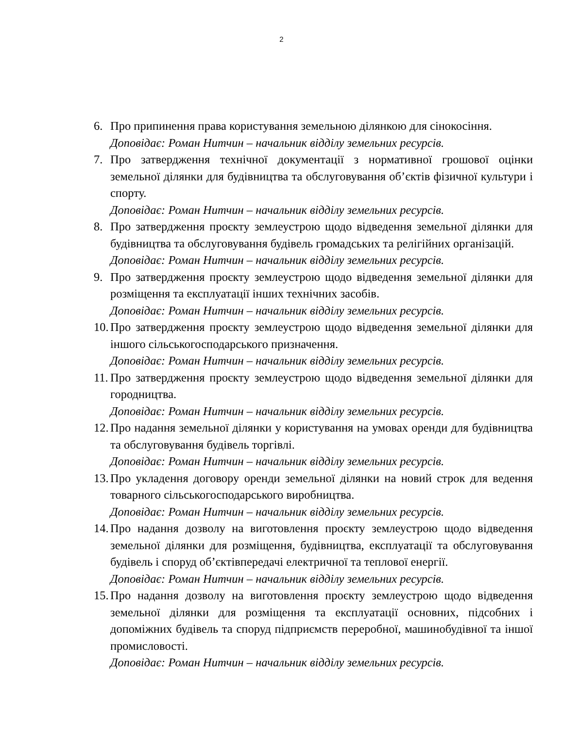2
6. Про припинення права користування земельною ділянкою для сінокосіння.
Доповідає: Роман Нитчин – начальник відділу земельних ресурсів.
7. Про затвердження технічної документації з нормативної грошової оцінки земельної ділянки для будівництва та обслуговування об’єктів фізичної культури і спорту.
Доповідає: Роман Нитчин – начальник відділу земельних ресурсів.
8. Про затвердження проєкту землеустрою щодо відведення земельної ділянки для будівництва та обслуговування будівель громадських та релігійних організацій.
Доповідає: Роман Нитчин – начальник відділу земельних ресурсів.
9. Про затвердження проєкту землеустрою щодо відведення земельної ділянки для розміщення та експлуатації інших технічних засобів.
Доповідає: Роман Нитчин – начальник відділу земельних ресурсів.
10.
Про затвердження проєкту землеустрою щодо відведення земельної ділянки для іншого сільськогосподарського призначення.
Доповідає: Роман Нитчин – начальник відділу земельних ресурсів.
11.
Про затвердження проєкту землеустрою щодо відведення земельної ділянки для городництва.
Доповідає: Роман Нитчин – начальник відділу земельних ресурсів.
12.
Про надання земельної ділянки у користування на умовах оренди для будівництва та обслуговування будівель торгівлі.
Доповідає: Роман Нитчин – начальник відділу земельних ресурсів.
13.
Про укладення договору оренди земельної ділянки на новий строк для ведення товарного сільськогосподарського виробництва.
Доповідає: Роман Нитчин – начальник відділу земельних ресурсів.
14.
Про надання дозволу на виготовлення проєкту землеустрою щодо відведення земельної ділянки для розміщення, будівництва, експлуатації та обслуговування будівель і споруд об’єктівпередачі електричної та теплової енергії.
Доповідає: Роман Нитчин – начальник відділу земельних ресурсів.
15.
Про надання дозволу на виготовлення проєкту землеустрою щодо відведення земельної ділянки для розміщення та експлуатації основних, підсобних і допоміжних будівель та споруд підприємств переробної, машинобудівної та іншої промисловості.
Доповідає: Роман Нитчин – начальник відділу земельних ресурсів.